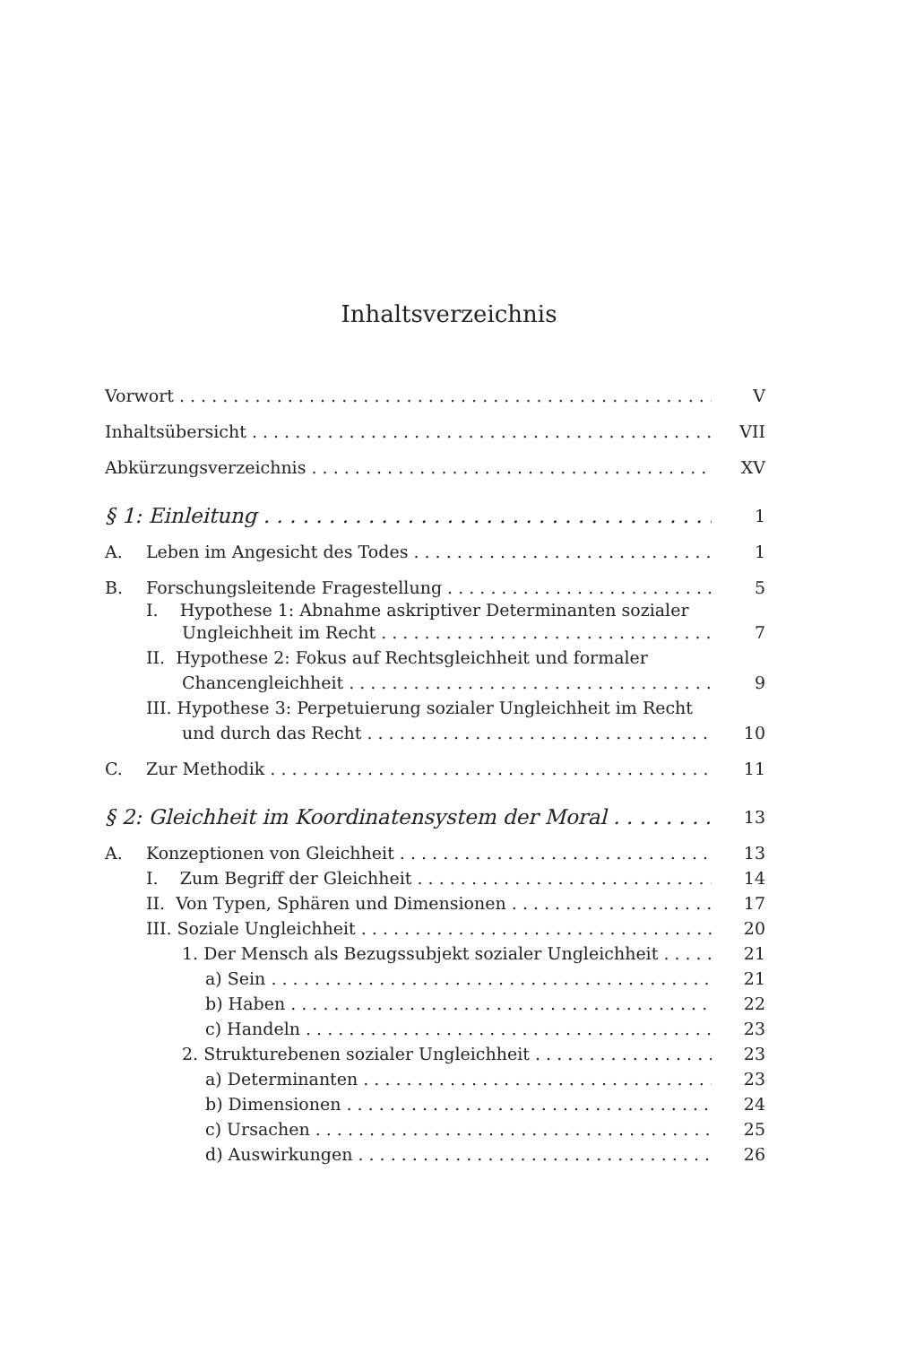Inhaltsverzeichnis
Vorwort V
Inhaltsübersicht VII
Abkürzungsverzeichnis XV
§ 1: Einleitung 1
A. Leben im Angesicht des Todes 1
B. Forschungsleitende Fragestellung 5
I. Hypothese 1: Abnahme askriptiver Determinanten sozialer
Ungleichheit im Recht 7
II. Hypothese 2: Fokus auf Rechtsgleichheit und formaler
Chancengleichheit 9
III. Hypothese 3: Perpetuierung sozialer Ungleichheit im Recht
und durch das Recht 10
C. Zur Methodik 11
§ 2: Gleichheit im Koordinatensystem der Moral 13
A. Konzeptionen von Gleichheit 13
I. Zum Begriff der Gleichheit 14
II. Von Typen, Sphären und Dimensionen 17
III. Soziale Ungleichheit 20
1. Der Mensch als Bezugssubjekt sozialer Ungleichheit 21
a) Sein 21
b) Haben 22
c) Handeln 23
2. Strukturebenen sozialer Ungleichheit 23
a) Determinanten 23
b) Dimensionen 24
c) Ursachen 25
d) Auswirkungen 26